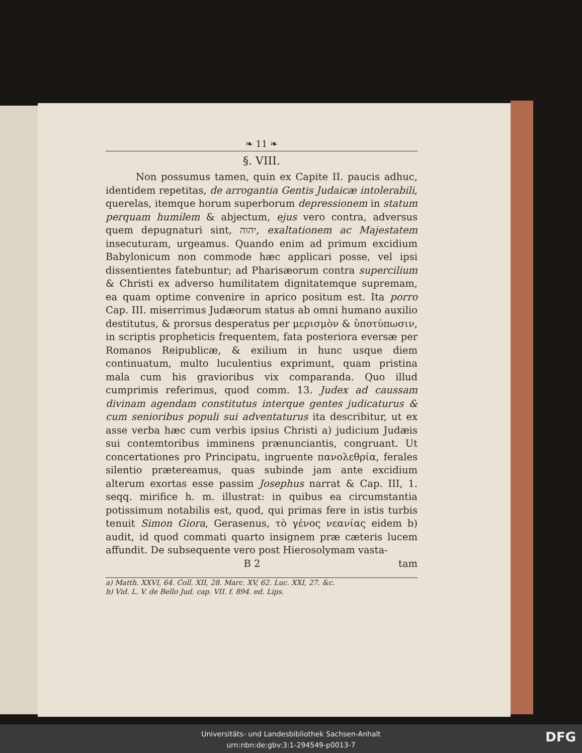❧ 11 ❧
§. VIII.
Non possumus tamen, quin ex Capite II. paucis adhuc, identidem repetitas, de arrogantia Gentis Judaicæ intolerabili, querelas, itemque horum superborum depressionem in statum perquam humilem & abjectum, ejus vero contra, adversus quem depugnaturi sint, יהוה, exaltationem ac Majestatem insecuturam, urgeamus. Quando enim ad primum excidium Babylonicum non commode hæc applicari posse, vel ipsi dissentientes fatebuntur; ad Pharisæorum contra supercilium & Christi ex adverso humilitatem dignitatemque supremam, ea quam optime convenire in aprico positum est. Ita porro Cap. III. miserrimus Judæorum status ab omni humano auxilio destitutus, & prorsus desperatus per μερισμὸν & ὑποτύπωσιν, in scriptis propheticis frequentem, fata posteriora eversæ per Romanos Reipublicæ, & exilium in hunc usque diem continuatum, multo luculentius exprimunt, quam pristina mala cum his gravioribus vix comparanda. Quo illud cumprimis referimus, quod comm. 13. Judex ad caussam divinam agendam constitutus interque gentes judicaturus & cum senioribus populi sui adventaturus ita describitur, ut ex asse verba hæc cum verbis ipsius Christi a) judicium Judæis sui contemtoribus imminens prænunciantis, congruant. Ut concertationes pro Principatu, ingruente πανολεθρία, ferales silentio prætereamus, quas subinde jam ante excidium alterum exortas esse passim Josephus narrat & Cap. III, 1. seqq. mirifice h. m. illustrat: in quibus ea circumstantia potissimum notabilis est, quod, qui primas fere in istis turbis tenuit Simon Giora, Gerasenus, τὸ γένος νεανίας eidem b) audit, id quod commati quarto insignem præ cæteris lucem affundit. De subsequente vero post Hierosolymam vasta-
B 2 tam
a) Matth. XXVI, 64. Coll. XII, 28. Marc. XV, 62. Luc. XXI, 27. &c.
b) Vid. L. V. de Bello Jud. cap. VII. f. 894. ed. Lips.
Universitäts- und Landesbibliothek Sachsen-Anhalt
urn:nbn:de:gbv:3:1-294549-p0013-7
DFG